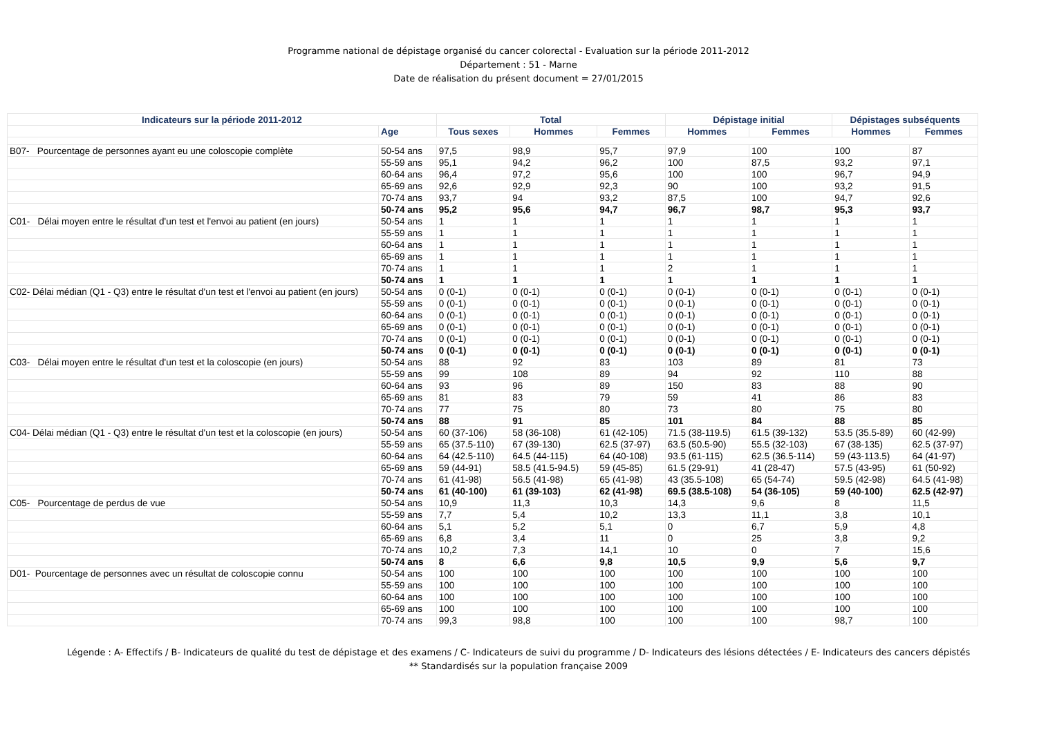Programme national de dépistage organisé du cancer colorectal - Evaluation sur la période 2011-2012
Département : 51 - Marne
Date de réalisation du présent document = 27/01/2015
| Indicateurs sur la période 2011-2012 | | Total | | | Dépistage initial | | Dépistages subséquents | |
| --- | --- | --- | --- | --- | --- | --- | --- | --- |
| | Age | Tous sexes | Hommes | Femmes | Hommes | Femmes | Hommes | Femmes |
| B07- Pourcentage de personnes ayant eu une coloscopie complète | 50-54 ans | 97,5 | 98,9 | 95,7 | 97,9 | 100 | 100 | 87 |
| | 55-59 ans | 95,1 | 94,2 | 96,2 | 100 | 87,5 | 93,2 | 97,1 |
| | 60-64 ans | 96,4 | 97,2 | 95,6 | 100 | 100 | 96,7 | 94,9 |
| | 65-69 ans | 92,6 | 92,9 | 92,3 | 90 | 100 | 93,2 | 91,5 |
| | 70-74 ans | 93,7 | 94 | 93,2 | 87,5 | 100 | 94,7 | 92,6 |
| | 50-74 ans | 95,2 | 95,6 | 94,7 | 96,7 | 98,7 | 95,3 | 93,7 |
| C01- Délai moyen entre le résultat d'un test et l'envoi au patient (en jours) | 50-54 ans | 1 | 1 | 1 | 1 | 1 | 1 | 1 |
| | 55-59 ans | 1 | 1 | 1 | 1 | 1 | 1 | 1 |
| | 60-64 ans | 1 | 1 | 1 | 1 | 1 | 1 | 1 |
| | 65-69 ans | 1 | 1 | 1 | 1 | 1 | 1 | 1 |
| | 70-74 ans | 1 | 1 | 1 | 2 | 1 | 1 | 1 |
| | 50-74 ans | 1 | 1 | 1 | 1 | 1 | 1 | 1 |
| C02- Délai médian (Q1 - Q3) entre le résultat d'un test et l'envoi au patient (en jours) | 50-54 ans | 0 (0-1) | 0 (0-1) | 0 (0-1) | 0 (0-1) | 0 (0-1) | 0 (0-1) | 0 (0-1) |
| | 55-59 ans | 0 (0-1) | 0 (0-1) | 0 (0-1) | 0 (0-1) | 0 (0-1) | 0 (0-1) | 0 (0-1) |
| | 60-64 ans | 0 (0-1) | 0 (0-1) | 0 (0-1) | 0 (0-1) | 0 (0-1) | 0 (0-1) | 0 (0-1) |
| | 65-69 ans | 0 (0-1) | 0 (0-1) | 0 (0-1) | 0 (0-1) | 0 (0-1) | 0 (0-1) | 0 (0-1) |
| | 70-74 ans | 0 (0-1) | 0 (0-1) | 0 (0-1) | 0 (0-1) | 0 (0-1) | 0 (0-1) | 0 (0-1) |
| | 50-74 ans | 0 (0-1) | 0 (0-1) | 0 (0-1) | 0 (0-1) | 0 (0-1) | 0 (0-1) | 0 (0-1) |
| C03- Délai moyen entre le résultat d'un test et la coloscopie (en jours) | 50-54 ans | 88 | 92 | 83 | 103 | 89 | 81 | 73 |
| | 55-59 ans | 99 | 108 | 89 | 94 | 92 | 110 | 88 |
| | 60-64 ans | 93 | 96 | 89 | 150 | 83 | 88 | 90 |
| | 65-69 ans | 81 | 83 | 79 | 59 | 41 | 86 | 83 |
| | 70-74 ans | 77 | 75 | 80 | 73 | 80 | 75 | 80 |
| | 50-74 ans | 88 | 91 | 85 | 101 | 84 | 88 | 85 |
| C04- Délai médian (Q1 - Q3) entre le résultat d'un test et la coloscopie (en jours) | 50-54 ans | 60 (37-106) | 58 (36-108) | 61 (42-105) | 71.5 (38-119.5) | 61.5 (39-132) | 53.5 (35.5-89) | 60 (42-99) |
| | 55-59 ans | 65 (37.5-110) | 67 (39-130) | 62.5 (37-97) | 63.5 (50.5-90) | 55.5 (32-103) | 67 (38-135) | 62.5 (37-97) |
| | 60-64 ans | 64 (42.5-110) | 64.5 (44-115) | 64 (40-108) | 93.5 (61-115) | 62.5 (36.5-114) | 59 (43-113.5) | 64 (41-97) |
| | 65-69 ans | 59 (44-91) | 58.5 (41.5-94.5) | 59 (45-85) | 61.5 (29-91) | 41 (28-47) | 57.5 (43-95) | 61 (50-92) |
| | 70-74 ans | 61 (41-98) | 56.5 (41-98) | 65 (41-98) | 43 (35.5-108) | 65 (54-74) | 59.5 (42-98) | 64.5 (41-98) |
| | 50-74 ans | 61 (40-100) | 61 (39-103) | 62 (41-98) | 69.5 (38.5-108) | 54 (36-105) | 59 (40-100) | 62.5 (42-97) |
| C05- Pourcentage de perdus de vue | 50-54 ans | 10,9 | 11,3 | 10,3 | 14,3 | 9,6 | 8 | 11,5 |
| | 55-59 ans | 7,7 | 5,4 | 10,2 | 13,3 | 11,1 | 3,8 | 10,1 |
| | 60-64 ans | 5,1 | 5,2 | 5,1 | 0 | 6,7 | 5,9 | 4,8 |
| | 65-69 ans | 6,8 | 3,4 | 11 | 0 | 25 | 3,8 | 9,2 |
| | 70-74 ans | 10,2 | 7,3 | 14,1 | 10 | 0 | 7 | 15,6 |
| | 50-74 ans | 8 | 6,6 | 9,8 | 10,5 | 9,9 | 5,6 | 9,7 |
| D01- Pourcentage de personnes avec un résultat de coloscopie connu | 50-54 ans | 100 | 100 | 100 | 100 | 100 | 100 | 100 |
| | 55-59 ans | 100 | 100 | 100 | 100 | 100 | 100 | 100 |
| | 60-64 ans | 100 | 100 | 100 | 100 | 100 | 100 | 100 |
| | 65-69 ans | 100 | 100 | 100 | 100 | 100 | 100 | 100 |
| | 70-74 ans | 99,3 | 98,8 | 100 | 100 | 100 | 98,7 | 100 |
Légende : A- Effectifs / B- Indicateurs de qualité du test de dépistage et des examens / C- Indicateurs de suivi du programme / D- Indicateurs des lésions détectées / E- Indicateurs des cancers dépistés
** Standardisés sur la population française 2009